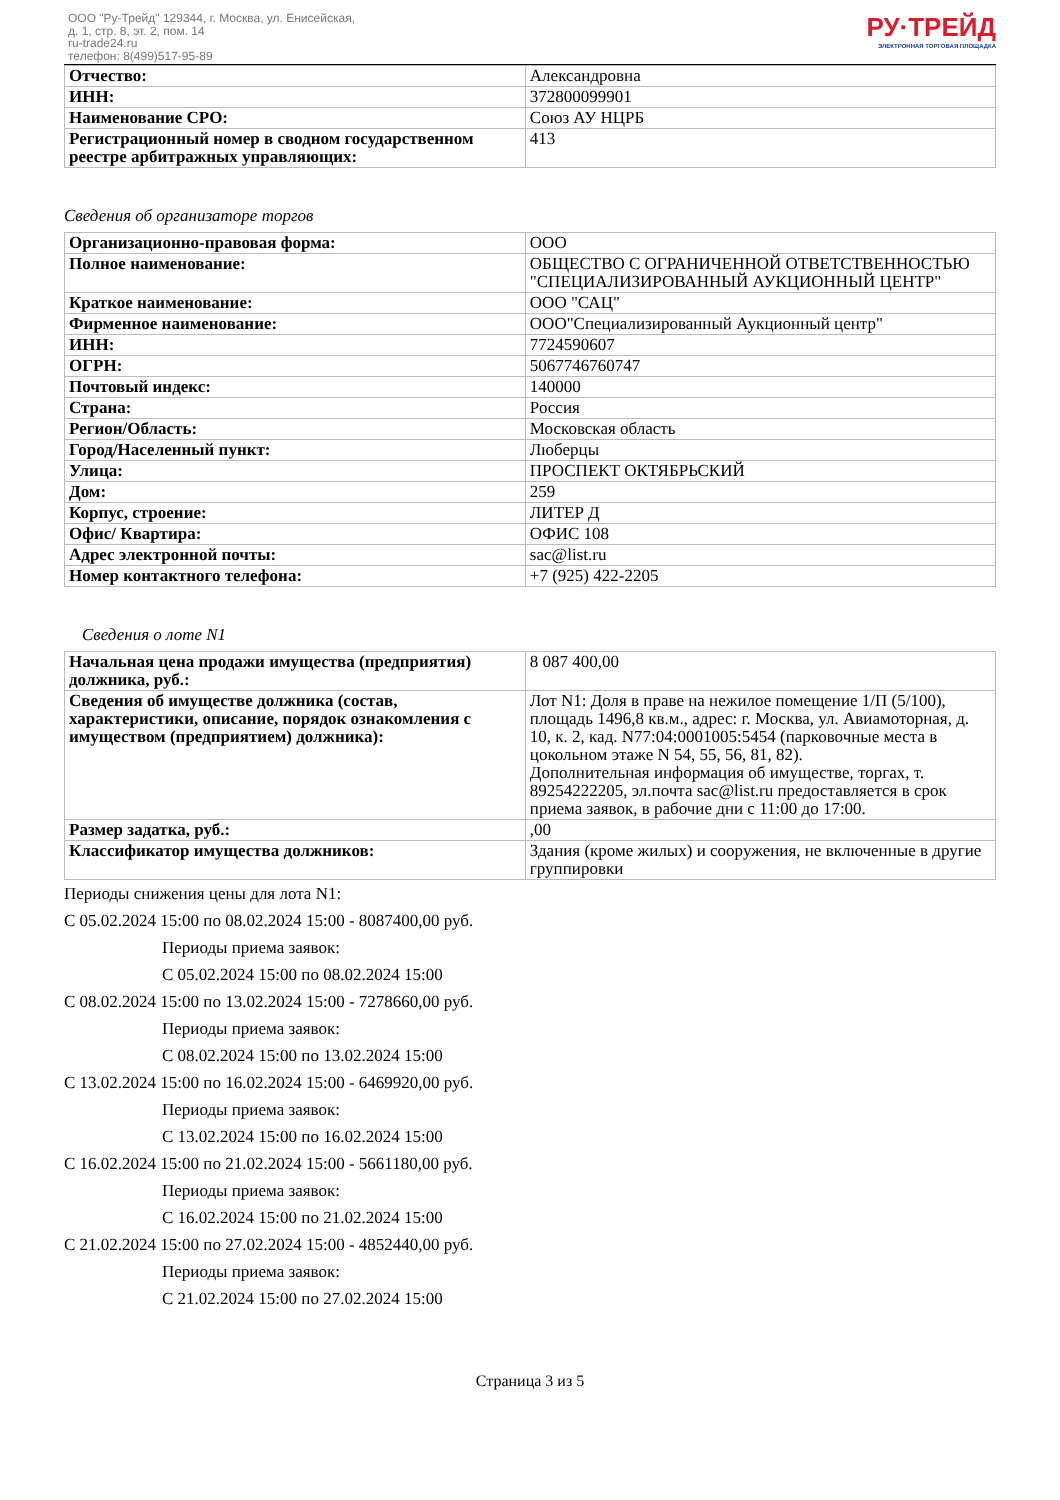ООО "Ру-Трейд" 129344, г. Москва, ул. Енисейская,
д. 1, стр. 8, эт. 2, пом. 14
ru-trade24.ru
телефон: 8(499)517-95-89
РУ·ТРЕЙД
ЭЛЕКТРОННАЯ ТОРГОВАЯ ПЛОЩАДКА
| Отчество: | Александровна |
| ИНН: | 372800099901 |
| Наименование СРО: | Союз АУ НЦРБ |
| Регистрационный номер в сводном государственном реестре арбитражных управляющих: | 413 |
Сведения об организаторе торгов
| Организационно-правовая форма: | ООО |
| Полное наименование: | ОБЩЕСТВО С ОГРАНИЧЕННОЙ ОТВЕТСТВЕННОСТЬЮ "СПЕЦИАЛИЗИРОВАННЫЙ АУКЦИОННЫЙ ЦЕНТР" |
| Краткое наименование: | ООО "САЦ" |
| Фирменное наименование: | ООО"Специализированный Аукционный центр" |
| ИНН: | 7724590607 |
| ОГРН: | 5067746760747 |
| Почтовый индекс: | 140000 |
| Страна: | Россия |
| Регион/Область: | Московская область |
| Город/Населенный пункт: | Люберцы |
| Улица: | ПРОСПЕКТ ОКТЯБРЬСКИЙ |
| Дом: | 259 |
| Корпус, строение: | ЛИТЕР Д |
| Офис/ Квартира: | ОФИС 108 |
| Адрес электронной почты: | sac@list.ru |
| Номер контактного телефона: | +7 (925) 422-2205 |
Сведения о лоте N1
| Начальная цена продажи имущества (предприятия) должника, руб.: | 8 087 400,00 |
| Сведения об имуществе должника (состав, характеристики, описание, порядок ознакомления с имуществом (предприятием) должника): | Лот N1: Доля в праве на нежилое помещение 1/П (5/100), площадь 1496,8 кв.м., адрес: г. Москва, ул. Авиамоторная, д. 10, к. 2, кад. N77:04:0001005:5454 (парковочные места в цокольном этаже N 54, 55, 56, 81, 82). Дополнительная информация об имуществе, торгах, т. 89254222205, эл.почта sac@list.ru предоставляется в срок приема заявок, в рабочие дни с 11:00 до 17:00. |
| Размер задатка, руб.: | ,00 |
| Классификатор имущества должников: | Здания (кроме жилых) и сооружения, не включенные в другие группировки |
Периоды снижения цены для лота N1:
С 05.02.2024 15:00 по 08.02.2024 15:00 - 8087400,00 руб.
Периоды приема заявок:
С 05.02.2024 15:00 по 08.02.2024 15:00
С 08.02.2024 15:00 по 13.02.2024 15:00 - 7278660,00 руб.
Периоды приема заявок:
С 08.02.2024 15:00 по 13.02.2024 15:00
С 13.02.2024 15:00 по 16.02.2024 15:00 - 6469920,00 руб.
Периоды приема заявок:
С 13.02.2024 15:00 по 16.02.2024 15:00
С 16.02.2024 15:00 по 21.02.2024 15:00 - 5661180,00 руб.
Периоды приема заявок:
С 16.02.2024 15:00 по 21.02.2024 15:00
С 21.02.2024 15:00 по 27.02.2024 15:00 - 4852440,00 руб.
Периоды приема заявок:
С 21.02.2024 15:00 по 27.02.2024 15:00
Страница 3 из 5